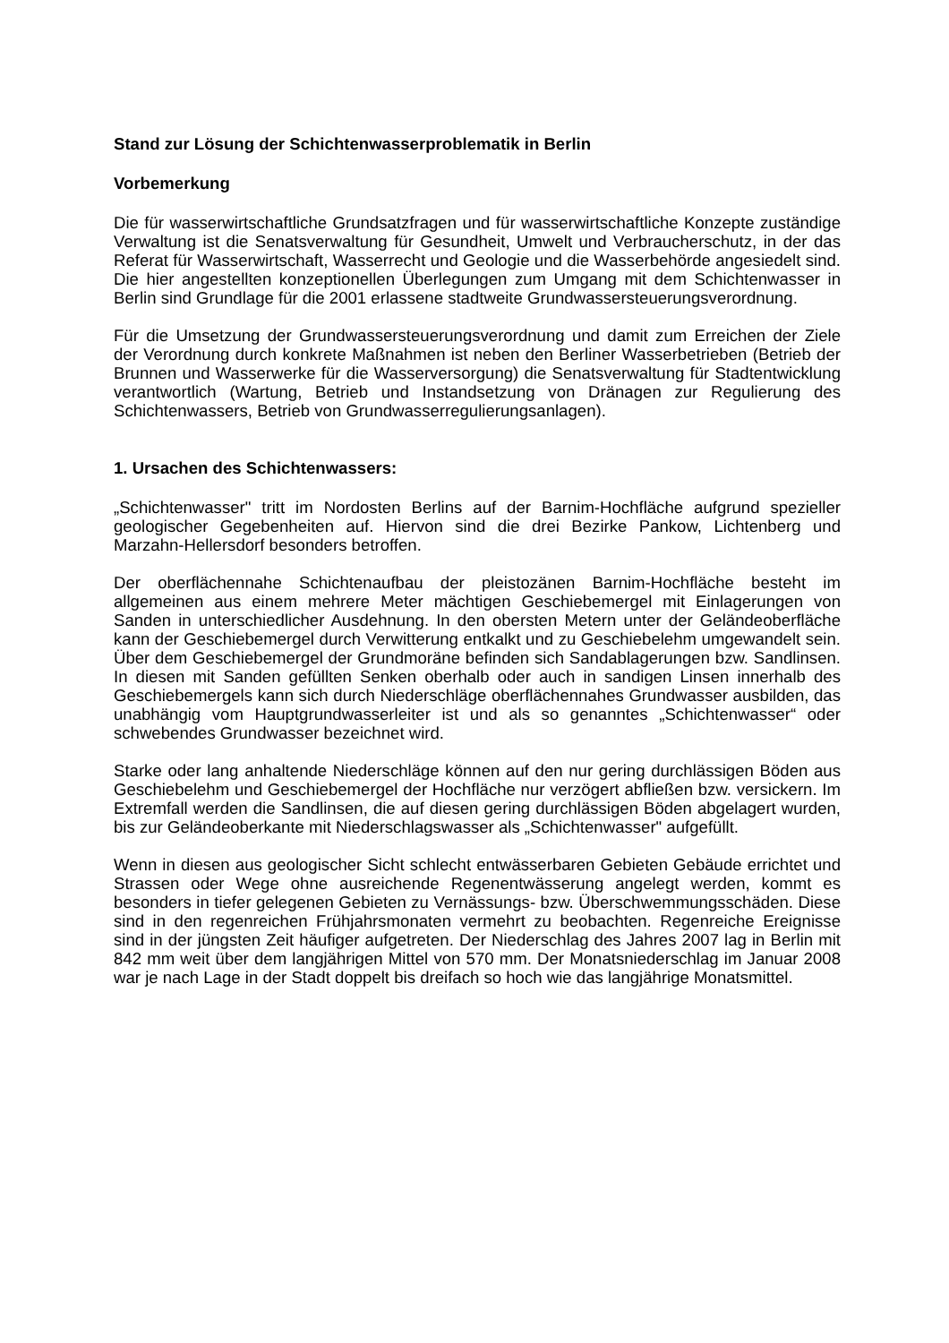Stand zur Lösung der Schichtenwasserproblematik in Berlin
Vorbemerkung
Die für wasserwirtschaftliche Grundsatzfragen und für wasserwirtschaftliche Konzepte zuständige Verwaltung ist die Senatsverwaltung für Gesundheit, Umwelt und Verbraucherschutz, in der das Referat für Wasserwirtschaft, Wasserrecht und Geologie und die Wasserbehörde angesiedelt sind. Die hier angestellten konzeptionellen Überlegungen zum Umgang mit dem Schichtenwasser in Berlin sind Grundlage für die 2001 erlassene stadtweite Grundwassersteuerungsverordnung.
Für die Umsetzung der Grundwassersteuerungsverordnung und damit zum Erreichen der Ziele der Verordnung durch konkrete Maßnahmen ist neben den Berliner Wasserbetrieben (Betrieb der Brunnen und Wasserwerke für die Wasserversorgung) die Senatsverwaltung für Stadtentwicklung verantwortlich (Wartung, Betrieb und Instandsetzung von Dränagen zur Regulierung des Schichtenwassers, Betrieb von Grundwasserregulierungsanlagen).
1. Ursachen des Schichtenwassers:
„Schichtenwasser" tritt im Nordosten Berlins auf der Barnim-Hochfläche aufgrund spezieller geologischer Gegebenheiten auf. Hiervon sind die drei Bezirke Pankow, Lichtenberg und Marzahn-Hellersdorf besonders betroffen.
Der oberflächennahe Schichtenaufbau der pleistozänen Barnim-Hochfläche besteht im allgemeinen aus einem mehrere Meter mächtigen Geschiebemergel mit Einlagerungen von Sanden in unterschiedlicher Ausdehnung. In den obersten Metern unter der Geländeoberfläche kann der Geschiebemergel durch Verwitterung entkalkt und zu Geschiebelehm umgewandelt sein. Über dem Geschiebemergel der Grundmoräne befinden sich Sandablagerungen bzw. Sandlinsen. In diesen mit Sanden gefüllten Senken oberhalb oder auch in sandigen Linsen innerhalb des Geschiebemergels kann sich durch Niederschläge oberflächennahes Grundwasser ausbilden, das unabhängig vom Hauptgrundwasserleiter ist und als so genanntes „Schichtenwasser“ oder schwebendes Grundwasser bezeichnet wird.
Starke oder lang anhaltende Niederschläge können auf den nur gering durchlässigen Böden aus Geschiebelehm und Geschiebemergel der Hochfläche nur verzögert abfließen bzw. versickern. Im Extremfall werden die Sandlinsen, die auf diesen gering durchlässigen Böden abgelagert wurden, bis zur Geländeoberkante mit Niederschlagswasser als „Schichtenwasser" aufgefüllt.
Wenn in diesen aus geologischer Sicht schlecht entwässerbaren Gebieten Gebäude errichtet und Strassen oder Wege ohne ausreichende Regenentwässerung angelegt werden, kommt es besonders in tiefer gelegenen Gebieten zu Vernässungs- bzw. Überschwemmungsschäden. Diese sind in den regenreichen Frühjahrsmonaten vermehrt zu beobachten. Regenreiche Ereignisse sind in der jüngsten Zeit häufiger aufgetreten. Der Niederschlag des Jahres 2007 lag in Berlin mit 842 mm weit über dem langjährigen Mittel von 570 mm. Der Monatsniederschlag im Januar 2008 war je nach Lage in der Stadt doppelt bis dreifach so hoch wie das langjährige Monatsmittel.